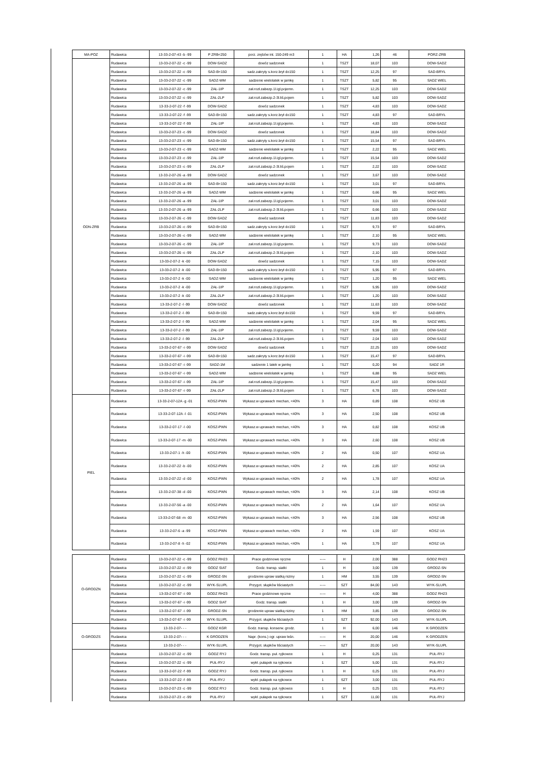| MA-POZ | Rudawica | 13-33-2-07-43 -b -99 | P ZRB<250 | porz. zrębów int. 150-249 m3 | 1 | HA | 1,26 | 46 | PORZ-ZRB |
| ODN-ZRB | Rudawica | 13-33-2-07-22 -c -99 | DOW-SADZ | dowóz sadzonek | 1 | TSZT | 18,07 | 103 | DOW-SADZ |
| | Rudawica | 13-33-2-07-22 -c -99 | SAD-B<150 | sadz.zakryty s.korz.brył do150 | 1 | TSZT | 12,25 | 97 | SAD-BRYŁ |
| | Rudawica | 13-33-2-07-22 -c -99 | SADZ-WM | sadzenie wielolatek w jamkę | 1 | TSZT | 5,82 | 95 | SADZ WIEL |
| | Rudawica | 13-33-2-07-22 -c -99 | ZAŁ-1IP | zał.rozł.zabezp.1l.igl.pojemn. | 1 | TSZT | 12,25 | 103 | DOW-SADZ |
| | Rudawica | 13-33-2-07-22 -c -99 | ZAŁ-2LP | zał.rozł.zabezp.2-3l.liś.pojem | 1 | TSZT | 5,82 | 103 | DOW-SADZ |
| | Rudawica | 13-33-2-07-22 -f -99 | DOW-SADZ | dowóz sadzonek | 1 | TSZT | 4,83 | 103 | DOW-SADZ |
| | Rudawica | 13-33-2-07-22 -f -99 | SAD-B<150 | sadz.zakryty s.korz.brył do150 | 1 | TSZT | 4,83 | 97 | SAD-BRYŁ |
| | Rudawica | 13-33-2-07-22 -f -99 | ZAŁ-1IP | zał.rozł.zabezp.1l.igl.pojemn. | 1 | TSZT | 4,83 | 103 | DOW-SADZ |
| | Rudawica | 13-33-2-07-23 -c -99 | DOW-SADZ | dowóz sadzonek | 1 | TSZT | 18,84 | 103 | DOW-SADZ |
| | Rudawica | 13-33-2-07-23 -c -99 | SAD-B<150 | sadz.zakryty s.korz.brył do150 | 1 | TSZT | 15,54 | 97 | SAD-BRYŁ |
| | Rudawica | 13-33-2-07-23 -c -99 | SADZ-WM | sadzenie wielolatek w jamkę | 1 | TSZT | 2,22 | 95 | SADZ WIEL |
| | Rudawica | 13-33-2-07-23 -c -99 | ZAŁ-1IP | zał.rozł.zabezp.1l.igl.pojemn. | 1 | TSZT | 15,54 | 103 | DOW-SADZ |
| | Rudawica | 13-33-2-07-23 -c -99 | ZAŁ-2LP | zał.rozł.zabezp.2-3l.liś.pojem | 1 | TSZT | 2,22 | 103 | DOW-SADZ |
| | Rudawica | 13-33-2-07-26 -a -99 | DOW-SADZ | dowóz sadzonek | 1 | TSZT | 3,67 | 103 | DOW-SADZ |
| | Rudawica | 13-33-2-07-26 -a -99 | SAD-B<150 | sadz.zakryty s.korz.brył do150 | 1 | TSZT | 3,01 | 97 | SAD-BRYŁ |
| | Rudawica | 13-33-2-07-26 -a -99 | SADZ-WM | sadzenie wielolatek w jamkę | 1 | TSZT | 0,66 | 95 | SADZ WIEL |
| | Rudawica | 13-33-2-07-26 -a -99 | ZAŁ-1IP | zał.rozł.zabezp.1l.igl.pojemn. | 1 | TSZT | 3,01 | 103 | DOW-SADZ |
| | Rudawica | 13-33-2-07-26 -a -99 | ZAŁ-2LP | zał.rozł.zabezp.2-3l.liś.pojem | 1 | TSZT | 0,66 | 103 | DOW-SADZ |
| | Rudawica | 13-33-2-07-26 -c -99 | DOW-SADZ | dowóz sadzonek | 1 | TSZT | 11,83 | 103 | DOW-SADZ |
| | Rudawica | 13-33-2-07-26 -c -99 | SAD-B<150 | sadz.zakryty s.korz.brył do150 | 1 | TSZT | 9,73 | 97 | SAD-BRYŁ |
| | Rudawica | 13-33-2-07-26 -c -99 | SADZ-WM | sadzenie wielolatek w jamkę | 1 | TSZT | 2,10 | 95 | SADZ WIEL |
| | Rudawica | 13-33-2-07-26 -c -99 | ZAŁ-1IP | zał.rozł.zabezp.1l.igl.pojemn. | 1 | TSZT | 9,73 | 103 | DOW-SADZ |
| | Rudawica | 13-33-2-07-26 -c -99 | ZAŁ-2LP | zał.rozł.zabezp.2-3l.liś.pojem | 1 | TSZT | 2,10 | 103 | DOW-SADZ |
| | Rudawica | 13-33-2-07-2 -k -00 | DOW-SADZ | dowóz sadzonek | 1 | TSZT | 7,15 | 103 | DOW-SADZ |
| | Rudawica | 13-33-2-07-2 -k -00 | SAD-B<150 | sadz.zakryty s.korz.brył do150 | 1 | TSZT | 5,95 | 97 | SAD-BRYŁ |
| | Rudawica | 13-33-2-07-2 -k -00 | SADZ-WM | sadzenie wielolatek w jamkę | 1 | TSZT | 1,20 | 95 | SADZ WIEL |
| | Rudawica | 13-33-2-07-2 -k -00 | ZAŁ-1IP | zał.rozł.zabezp.1l.igl.pojemn. | 1 | TSZT | 5,95 | 103 | DOW-SADZ |
| | Rudawica | 13-33-2-07-2 -k -00 | ZAŁ-2LP | zał.rozł.zabezp.2-3l.liś.pojem | 1 | TSZT | 1,20 | 103 | DOW-SADZ |
| | Rudawica | 13-33-2-07-2 -l -99 | DOW-SADZ | dowóz sadzonek | 1 | TSZT | 11,63 | 103 | DOW-SADZ |
| | Rudawica | 13-33-2-07-2 -l -99 | SAD-B<150 | sadz.zakryty s.korz.brył do150 | 1 | TSZT | 9,59 | 97 | SAD-BRYŁ |
| | Rudawica | 13-33-2-07-2 -l -99 | SADZ-WM | sadzenie wielolatek w jamkę | 1 | TSZT | 2,04 | 95 | SADZ WIEL |
| | Rudawica | 13-33-2-07-2 -l -99 | ZAŁ-1IP | zał.rozł.zabezp.1l.igl.pojemn. | 1 | TSZT | 9,59 | 103 | DOW-SADZ |
| | Rudawica | 13-33-2-07-2 -l -99 | ZAŁ-2LP | zał.rozł.zabezp.2-3l.liś.pojem | 1 | TSZT | 2,04 | 103 | DOW-SADZ |
| | Rudawica | 13-33-2-07-67 -i -99 | DOW-SADZ | dowóz sadzonek | 1 | TSZT | 22,25 | 103 | DOW-SADZ |
| | Rudawica | 13-33-2-07-67 -i -99 | SAD-B<150 | sadz.zakryty s.korz.brył do150 | 1 | TSZT | 15,47 | 97 | SAD-BRYŁ |
| | Rudawica | 13-33-2-07-67 -i -99 | SADZ-1M | sadzenie 1 latek w jamkę | 1 | TSZT | 0,20 | 94 | SADZ 1R |
| | Rudawica | 13-33-2-07-67 -i -99 | SADZ-WM | sadzenie wielolatek w jamkę | 1 | TSZT | 6,88 | 95 | SADZ WIEL |
| | Rudawica | 13-33-2-07-67 -i -99 | ZAŁ-1IP | zał.rozł.zabezp.1l.igl.pojemn. | 1 | TSZT | 15,47 | 103 | DOW-SADZ |
| | Rudawica | 13-33-2-07-67 -i -99 | ZAŁ-2LP | zał.rozł.zabezp.2-3l.liś.pojem | 1 | TSZT | 6,78 | 103 | DOW-SADZ |
| PIEL | Rudawica | 13-33-2-07-12A -g -01 | KOSZ-PWN | Wykasz.w uprawach mechan, <40% | 3 | HA | 0,89 | 108 | KOSZ UB |
| | Rudawica | 13-33-2-07-12A -l -01 | KOSZ-PWN | Wykasz.w uprawach mechan, <40% | 3 | HA | 2,50 | 108 | KOSZ UB |
| | Rudawica | 13-33-2-07-17 -l -00 | KOSZ-PWN | Wykasz.w uprawach mechan, <40% | 3 | HA | 0,82 | 108 | KOSZ UB |
| | Rudawica | 13-33-2-07-17 -m -00 | KOSZ-PWN | Wykasz.w uprawach mechan, <40% | 3 | HA | 2,60 | 108 | KOSZ UB |
| | Rudawica | 13-33-2-07-1 -h -00 | KOSZ-PWN | Wykasz.w uprawach mechan, <40% | 2 | HA | 0,50 | 107 | KOSZ UA |
| | Rudawica | 13-33-2-07-22 -b -00 | KOSZ-PWN | Wykasz.w uprawach mechan, <40% | 2 | HA | 2,85 | 107 | KOSZ UA |
| | Rudawica | 13-33-2-07-22 -d -00 | KOSZ-PWN | Wykasz.w uprawach mechan, <40% | 2 | HA | 1,78 | 107 | KOSZ UA |
| | Rudawica | 13-33-2-07-38 -d -00 | KOSZ-PWN | Wykasz.w uprawach mechan, <40% | 3 | HA | 2,14 | 108 | KOSZ UB |
| | Rudawica | 13-33-2-07-56 -a -00 | KOSZ-PWN | Wykasz.w uprawach mechan, <40% | 2 | HA | 1,64 | 107 | KOSZ UA |
| | Rudawica | 13-33-2-07-68 -m -00 | KOSZ-PWN | Wykasz.w uprawach mechan, <40% | 3 | HA | 2,56 | 108 | KOSZ UB |
| | Rudawica | 13-33-2-07-6 -a -99 | KOSZ-PWN | Wykasz.w uprawach mechan, <40% | 2 | HA | 1,59 | 107 | KOSZ UA |
| | Rudawica | 13-33-2-07-8 -h -02 | KOSZ-PWN | Wykasz.w uprawach mechan, <40% | 1 | HA | 3,79 | 107 | KOSZ UA |
| O-GRODZN | Rudawica | 13-33-2-07-22 -c -99 | GODZ RH23 | Prace godzinowe ręczne | ----- | H | 2,00 | 388 | GODZ RH23 |
| | Rudawica | 13-33-2-07-22 -c -99 | GODZ SIAT | Godz. transp. siatki | 1 | H | 3,00 | 139 | GRODZ-SN |
| | Rudawica | 13-33-2-07-22 -c -99 | GRODZ-SN | grodzenie upraw siatką niziny | 1 | HM | 3,55 | 139 | GRODZ-SN |
| | Rudawica | 13-33-2-07-22 -c -99 | WYK-SLUPL | Przygot. słupków liściastych | ----- | SZT | 84,00 | 143 | WYK-SLUPL |
| | Rudawica | 13-33-2-07-67 -i -99 | GODZ RH23 | Prace godzinowe ręczne | ----- | H | 4,00 | 388 | GODZ RH23 |
| | Rudawica | 13-33-2-07-67 -i -99 | GODZ SIAT | Godz. transp. siatki | 1 | H | 3,00 | 139 | GRODZ-SN |
| | Rudawica | 13-33-2-07-67 -i -99 | GRODZ-SN | grodzenie upraw siatką niziny | 1 | HM | 3,85 | 139 | GRODZ-SN |
| | Rudawica | 13-33-2-07-67 -i -99 | WYK-SLUPL | Przygot. słupków liściastych | 1 | SZT | 92,00 | 143 | WYK-SLUPL |
| O-GRODZS | Rudawica | 13-33-2-07- - - | GODZ KGR | Godz. transp. konserw. grodz. | 1 | H | 6,00 | 146 | K GRODZEŃ |
| | Rudawica | 13-33-2-07- - - | K GRODZEŃ | Napr. (kons.) ogr. upraw leśn. | ----- | H | 20,00 | 146 | K GRODZEŃ |
| | Rudawica | 13-33-2-07- - - | WYK-SLUPL | Przygot. słupków liściastych | ----- | SZT | 20,00 | 143 | WYK-SLUPL |
| | Rudawica | 13-33-2-07-22 -c -99 | GODZ RYJ | Godz. transp. puł. ryjkowce | 1 | H | 0,25 | 131 | PUŁ-RYJ |
| | Rudawica | 13-33-2-07-22 -c -99 | PUŁ-RYJ | wykł. pułapek na ryjkowce | 1 | SZT | 5,00 | 131 | PUŁ-RYJ |
| | Rudawica | 13-33-2-07-22 -f -99 | GODZ RYJ | Godz. transp. puł. ryjkowce | 1 | H | 0,25 | 131 | PUŁ-RYJ |
| | Rudawica | 13-33-2-07-22 -f -99 | PUŁ-RYJ | wykł. pułapek na ryjkowce | 1 | SZT | 3,00 | 131 | PUŁ-RYJ |
| | Rudawica | 13-33-2-07-23 -c -99 | GODZ RYJ | Godz. transp. puł. ryjkowce | 1 | H | 0,25 | 131 | PUŁ-RYJ |
| | Rudawica | 13-33-2-07-23 -c -99 | PUŁ-RYJ | wykł. pułapek na ryjkowce | 1 | SZT | 11,00 | 131 | PUŁ-RYJ |